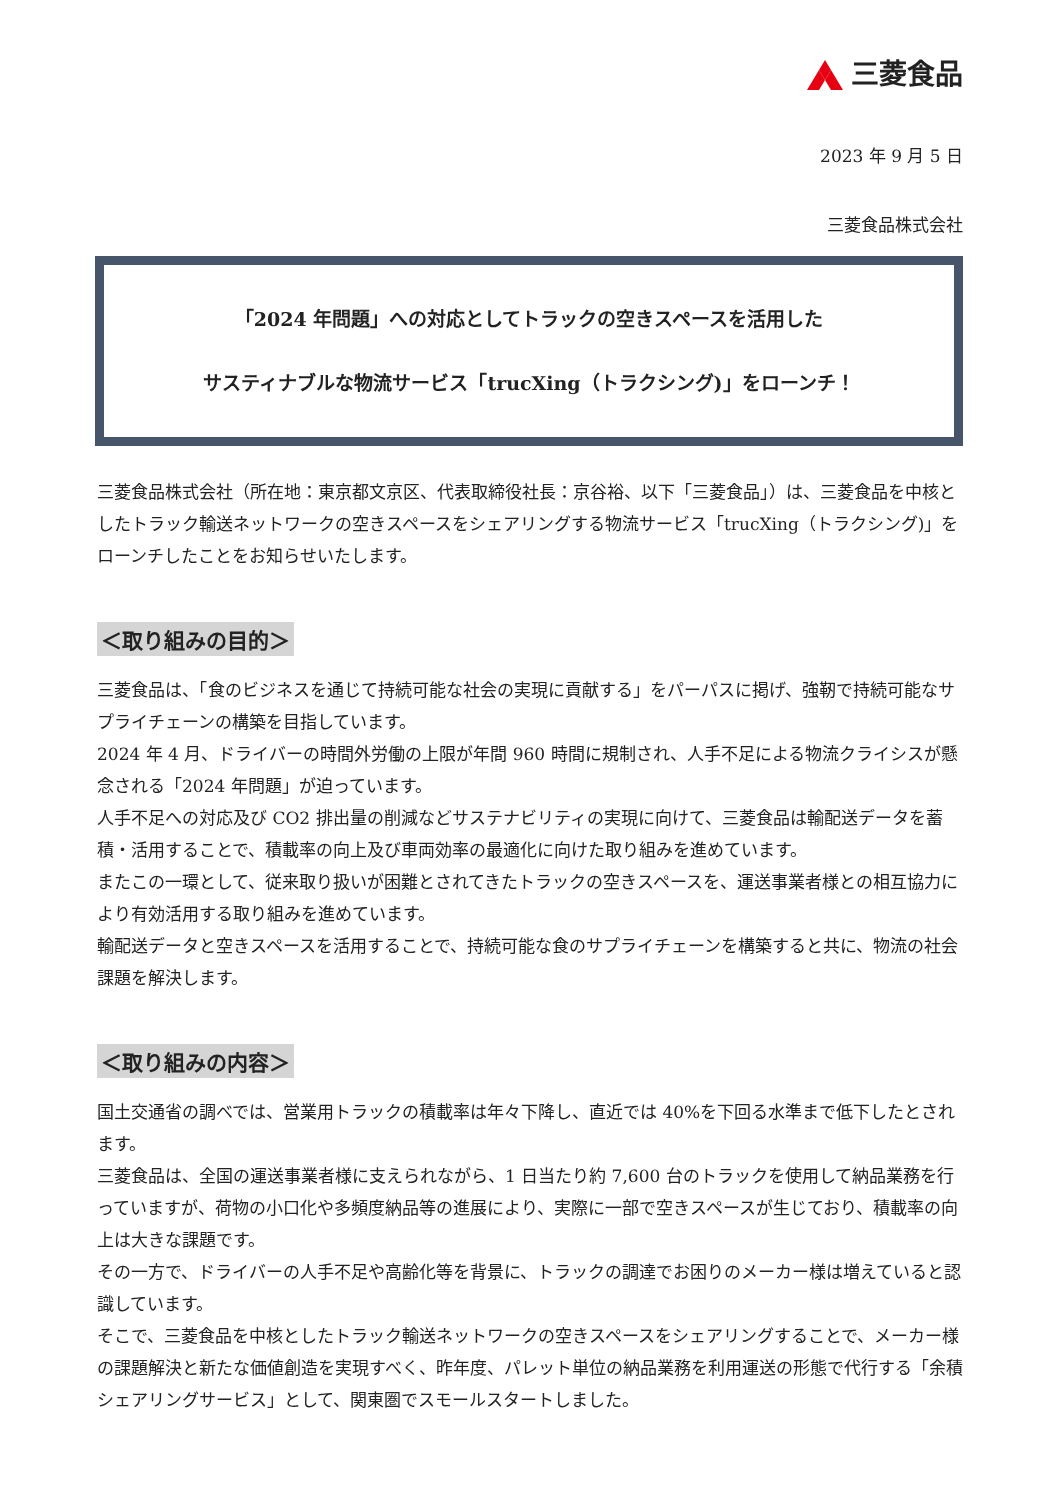三菱食品
2023 年 9 月 5 日
三菱食品株式会社
「2024 年問題」への対応としてトラックの空きスペースを活用した
サスティナブルな物流サービス「trucXing（トラクシング)」をローンチ！
三菱食品株式会社（所在地：東京都文京区、代表取締役社長：京谷裕、以下「三菱食品」）は、三菱食品を中核としたトラック輸送ネットワークの空きスペースをシェアリングする物流サービス「trucXing（トラクシング)」をローンチしたことをお知らせいたします。
＜取り組みの目的＞
三菱食品は、「食のビジネスを通じて持続可能な社会の実現に貢献する」をパーパスに掲げ、強靭で持続可能なサプライチェーンの構築を目指しています。
2024 年 4 月、ドライバーの時間外労働の上限が年間 960 時間に規制され、人手不足による物流クライシスが懸念される「2024 年問題」が迫っています。
人手不足への対応及び CO2 排出量の削減などサステナビリティの実現に向けて、三菱食品は輸配送データを蓄積・活用することで、積載率の向上及び車両効率の最適化に向けた取り組みを進めています。
またこの一環として、従来取り扱いが困難とされてきたトラックの空きスペースを、運送事業者様との相互協力により有効活用する取り組みを進めています。
輸配送データと空きスペースを活用することで、持続可能な食のサプライチェーンを構築すると共に、物流の社会課題を解決します。
＜取り組みの内容＞
国土交通省の調べでは、営業用トラックの積載率は年々下降し、直近では 40%を下回る水準まで低下したとされます。
三菱食品は、全国の運送事業者様に支えられながら、1 日当たり約 7,600 台のトラックを使用して納品業務を行っていますが、荷物の小口化や多頻度納品等の進展により、実際に一部で空きスペースが生じており、積載率の向上は大きな課題です。
その一方で、ドライバーの人手不足や高齢化等を背景に、トラックの調達でお困りのメーカー様は増えていると認識しています。
そこで、三菱食品を中核としたトラック輸送ネットワークの空きスペースをシェアリングすることで、メーカー様の課題解決と新たな価値創造を実現すべく、昨年度、パレット単位の納品業務を利用運送の形態で代行する「余積シェアリングサービス」として、関東圏でスモールスタートしました。